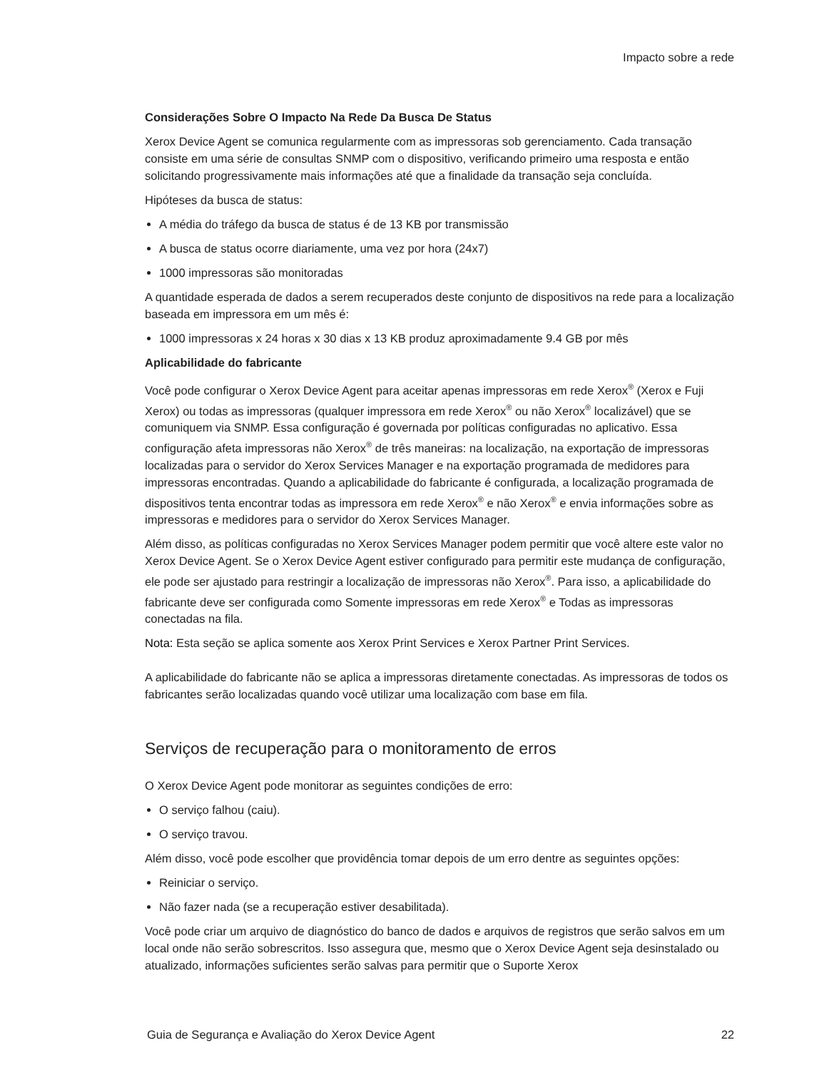Impacto sobre a rede
Considerações Sobre O Impacto Na Rede Da Busca De Status
Xerox Device Agent se comunica regularmente com as impressoras sob gerenciamento. Cada transação consiste em uma série de consultas SNMP com o dispositivo, verificando primeiro uma resposta e então solicitando progressivamente mais informações até que a finalidade da transação seja concluída.
Hipóteses da busca de status:
A média do tráfego da busca de status é de 13 KB por transmissão
A busca de status ocorre diariamente, uma vez por hora (24x7)
1000 impressoras são monitoradas
A quantidade esperada de dados a serem recuperados deste conjunto de dispositivos na rede para a localização baseada em impressora em um mês é:
1000 impressoras x 24 horas x 30 dias x 13 KB produz aproximadamente 9.4 GB por mês
Aplicabilidade do fabricante
Você pode configurar o Xerox Device Agent para aceitar apenas impressoras em rede Xerox<sup>®</sup> (Xerox e Fuji Xerox) ou todas as impressoras (qualquer impressora em rede Xerox<sup>®</sup> ou não Xerox<sup>®</sup> localizável) que se comuniquem via SNMP. Essa configuração é governada por políticas configuradas no aplicativo. Essa configuração afeta impressoras não Xerox<sup>®</sup> de três maneiras: na localização, na exportação de impressoras localizadas para o servidor do Xerox Services Manager e na exportação programada de medidores para impressoras encontradas. Quando a aplicabilidade do fabricante é configurada, a localização programada de dispositivos tenta encontrar todas as impressora em rede Xerox<sup>®</sup> e não Xerox<sup>®</sup> e envia informações sobre as impressoras e medidores para o servidor do Xerox Services Manager.
Além disso, as políticas configuradas no Xerox Services Manager podem permitir que você altere este valor no Xerox Device Agent. Se o Xerox Device Agent estiver configurado para permitir este mudança de configuração, ele pode ser ajustado para restringir a localização de impressoras não Xerox<sup>®</sup>. Para isso, a aplicabilidade do fabricante deve ser configurada como Somente impressoras em rede Xerox<sup>®</sup> e Todas as impressoras conectadas na fila.
Nota: Esta seção se aplica somente aos Xerox Print Services e Xerox Partner Print Services.
A aplicabilidade do fabricante não se aplica a impressoras diretamente conectadas. As impressoras de todos os fabricantes serão localizadas quando você utilizar uma localização com base em fila.
Serviços de recuperação para o monitoramento de erros
O Xerox Device Agent pode monitorar as seguintes condições de erro:
O serviço falhou (caiu).
O serviço travou.
Além disso, você pode escolher que providência tomar depois de um erro dentre as seguintes opções:
Reiniciar o serviço.
Não fazer nada (se a recuperação estiver desabilitada).
Você pode criar um arquivo de diagnóstico do banco de dados e arquivos de registros que serão salvos em um local onde não serão sobrescritos. Isso assegura que, mesmo que o Xerox Device Agent seja desinstalado ou atualizado, informações suficientes serão salvas para permitir que o Suporte Xerox
Guia de Segurança e Avaliação do Xerox Device Agent 22